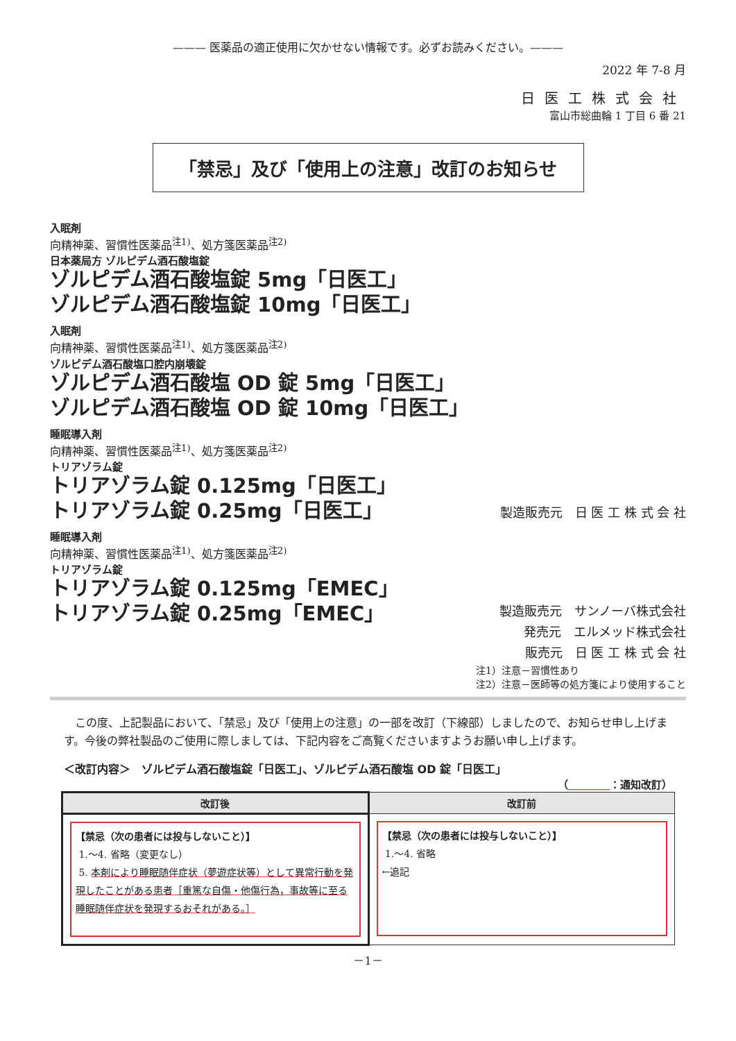——— 医薬品の適正使用に欠かせない情報です。必ずお読みください。———
2022 年 7-8 月
日医工株式会社
富山市総曲輪 1 丁目 6 番 21
「禁忌」及び「使用上の注意」改訂のお知らせ
入眠剤
向精神薬、習慣性医薬品<sup>注1)</sup>、処方箋医薬品<sup>注2)</sup>
日本薬局方 ゾルピデム酒石酸塩錠
ゾルピデム酒石酸塩錠 5mg「日医工」
ゾルピデム酒石酸塩錠 10mg「日医工」
入眠剤
向精神薬、習慣性医薬品<sup>注1)</sup>、処方箋医薬品<sup>注2)</sup>
ゾルピデム酒石酸塩口腔内崩壊錠
ゾルピデム酒石酸塩 OD 錠 5mg「日医工」
ゾルピデム酒石酸塩 OD 錠 10mg「日医工」
睡眠導入剤
向精神薬、習慣性医薬品<sup>注1)</sup>、処方箋医薬品<sup>注2)</sup>
トリアゾラム錠
トリアゾラム錠 0.125mg「日医工」
トリアゾラム錠 0.25mg「日医工」
製造販売元　日 医 工 株 式 会 社
睡眠導入剤
向精神薬、習慣性医薬品<sup>注1)</sup>、処方箋医薬品<sup>注2)</sup>
トリアゾラム錠
トリアゾラム錠 0.125mg「EMEC」
トリアゾラム錠 0.25mg「EMEC」
製造販売元　サンノーバ株式会社
発売元　エルメッド株式会社
販売元　日 医 工 株 式 会 社
注1）注意－習慣性あり
注2）注意－医師等の処方箋により使用すること
この度、上記製品において、「禁忌」及び「使用上の注意」の一部を改訂（下線部）しましたので、お知らせ申し上げます。今後の弊社製品のご使用に際しましては、下記内容をご高覧くださいますようお願い申し上げます。
＜改訂内容＞　ゾルピデム酒石酸塩錠「日医工」、ゾルピデム酒石酸塩 OD 錠「日医工」
（＿＿＿＿：通知改訂）
| 改訂後 | 改訂前 |
| --- | --- |
| 【禁忌（次の患者には投与しないこと）】 1.～4. 省略（変更なし） 5. 本剤により睡眠随伴症状（夢遊症状等）として異常行動を発現したことがある患者［重篤な自傷・他傷行為，事故等に至る睡眠随伴症状を発現するおそれがある。］ | 【禁忌（次の患者には投与しないこと）】 1.～4. 省略 ←追記 |
－1－